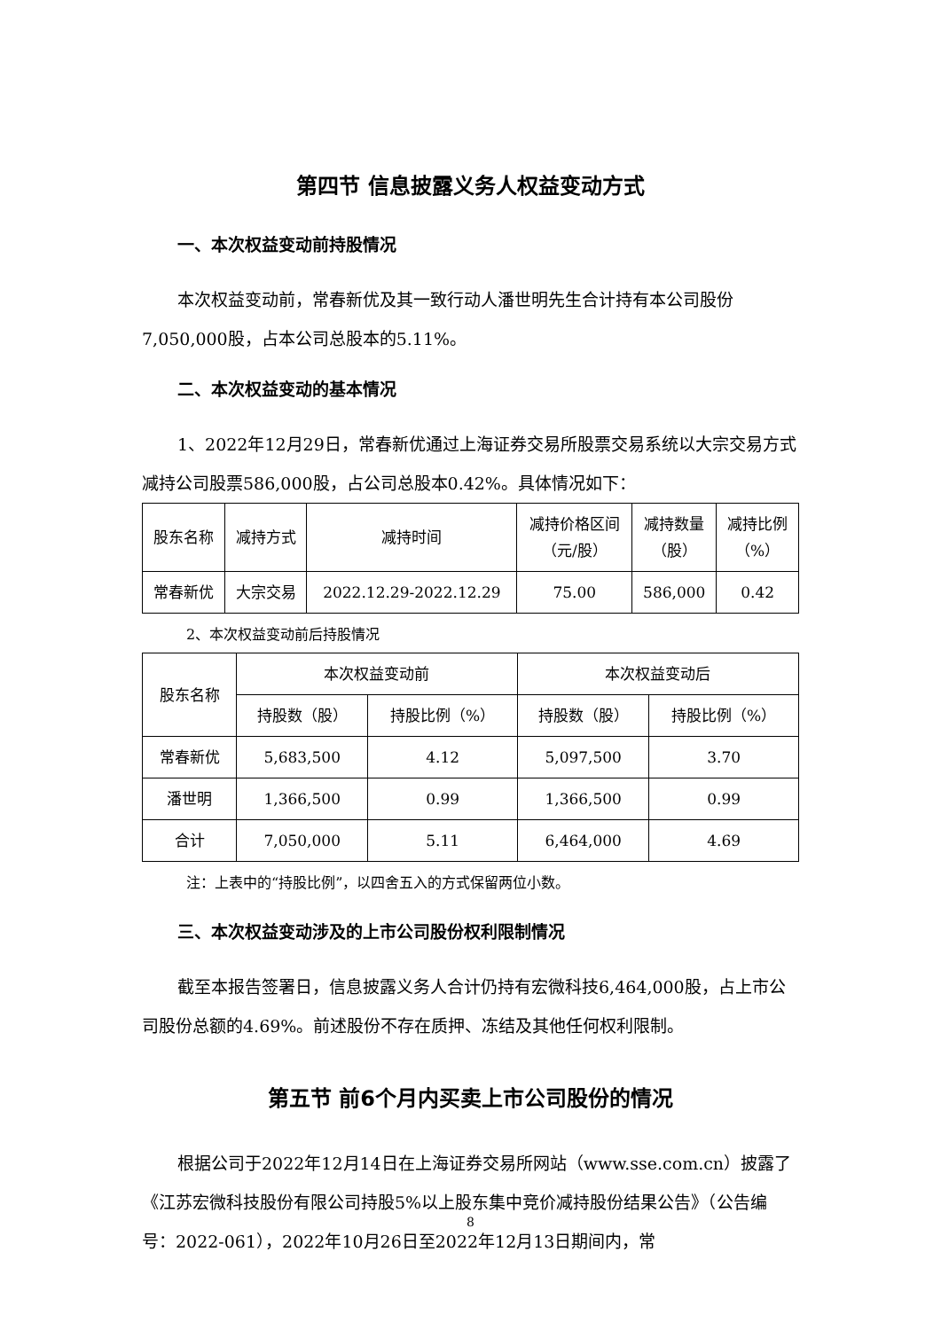第四节 信息披露义务人权益变动方式
一、本次权益变动前持股情况
本次权益变动前，常春新优及其一致行动人潘世明先生合计持有本公司股份7,050,000股，占本公司总股本的5.11%。
二、本次权益变动的基本情况
1、2022年12月29日，常春新优通过上海证券交易所股票交易系统以大宗交易方式减持公司股票586,000股，占公司总股本0.42%。具体情况如下：
| 股东名称 | 减持方式 | 减持时间 | 减持价格区间 （元/股） | 减持数量 （股） | 减持比例 （%） |
| --- | --- | --- | --- | --- | --- |
| 常春新优 | 大宗交易 | 2022.12.29-2022.12.29 | 75.00 | 586,000 | 0.42 |
2、本次权益变动前后持股情况
| 股东名称 | 本次权益变动前 | | 本次权益变动后 | |
| --- | --- | --- | --- | --- |
| | 持股数（股） | 持股比例（%） | 持股数（股） | 持股比例（%） |
| 常春新优 | 5,683,500 | 4.12 | 5,097,500 | 3.70 |
| 潘世明 | 1,366,500 | 0.99 | 1,366,500 | 0.99 |
| 合计 | 7,050,000 | 5.11 | 6,464,000 | 4.69 |
注：上表中的“持股比例”，以四舍五入的方式保留两位小数。
三、本次权益变动涉及的上市公司股份权利限制情况
截至本报告签署日，信息披露义务人合计仍持有宏微科技6,464,000股，占上市公司股份总额的4.69%。前述股份不存在质押、冻结及其他任何权利限制。
第五节 前6个月内买卖上市公司股份的情况
根据公司于2022年12月14日在上海证券交易所网站（www.sse.com.cn）披露了《江苏宏微科技股份有限公司持股5%以上股东集中竞价减持股份结果公告》（公告编号：2022-061），2022年10月26日至2022年12月13日期间内，常
8